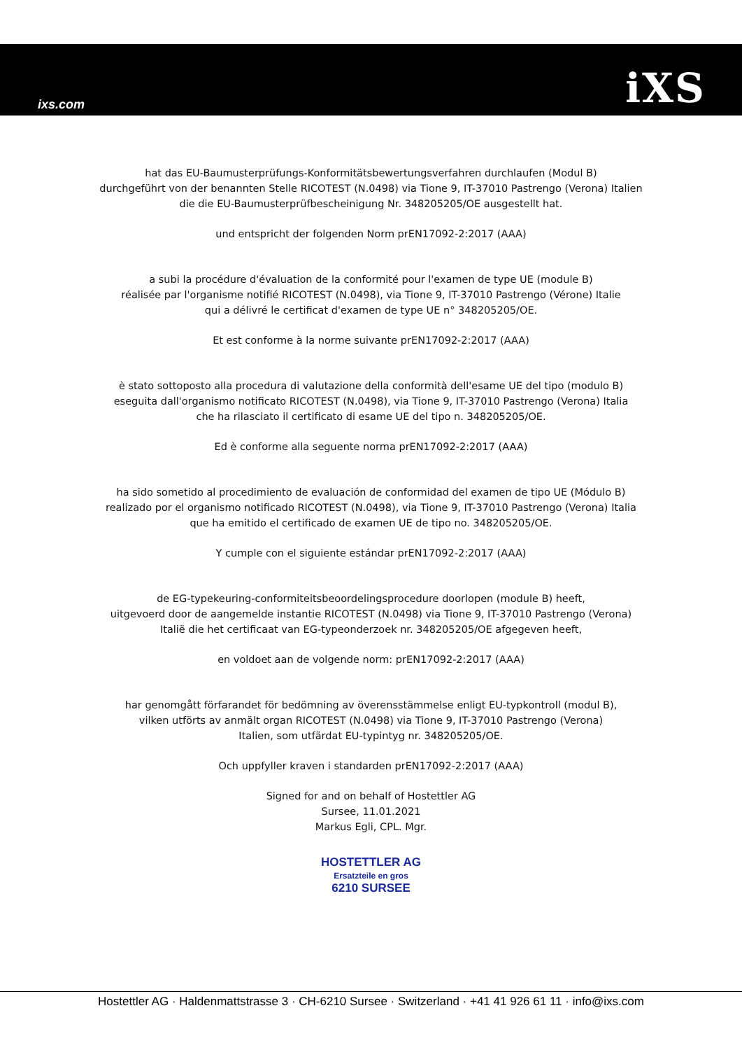ixs.com iXS
hat das EU-Baumusterprüfungs-Konformitätsbewertungsverfahren durchlaufen (Modul B)
durchgeführt von der benannten Stelle RICOTEST (N.0498) via Tione 9, IT-37010 Pastrengo (Verona) Italien
die die EU-Baumusterprüfbescheinigung Nr. 348205205/OE ausgestellt hat.
und entspricht der folgenden Norm prEN17092-2:2017 (AAA)
a subi la procédure d'évaluation de la conformité pour l'examen de type UE (module B)
réalisée par l'organisme notifié RICOTEST (N.0498), via Tione 9, IT-37010 Pastrengo (Vérone) Italie
qui a délivré le certificat d'examen de type UE n° 348205205/OE.
Et est conforme à la norme suivante prEN17092-2:2017 (AAA)
è stato sottoposto alla procedura di valutazione della conformità dell'esame UE del tipo (modulo B)
eseguita dall'organismo notificato RICOTEST (N.0498), via Tione 9, IT-37010 Pastrengo (Verona) Italia
che ha rilasciato il certificato di esame UE del tipo n. 348205205/OE.
Ed è conforme alla seguente norma prEN17092-2:2017 (AAA)
ha sido sometido al procedimiento de evaluación de conformidad del examen de tipo UE (Módulo B)
realizado por el organismo notificado RICOTEST (N.0498), via Tione 9, IT-37010 Pastrengo (Verona) Italia
que ha emitido el certificado de examen UE de tipo no. 348205205/OE.
Y cumple con el siguiente estándar prEN17092-2:2017 (AAA)
de EG-typekeuring-conformiteitsbeoordelingsprocedure doorlopen (module B) heeft,
uitgevoerd door de aangemelde instantie RICOTEST (N.0498) via Tione 9, IT-37010 Pastrengo (Verona)
Italië die het certificaat van EG-typeonderzoek nr. 348205205/OE afgegeven heeft,
en voldoet aan de volgende norm: prEN17092-2:2017 (AAA)
har genomgått förfarandet för bedömning av överensstämmelse enligt EU-typkontroll (modul B),
vilken utförts av anmält organ RICOTEST (N.0498) via Tione 9, IT-37010 Pastrengo (Verona)
Italien, som utfärdat EU-typintyg nr. 348205205/OE.
Och uppfyller kraven i standarden prEN17092-2:2017 (AAA)
Signed for and on behalf of Hostettler AG
Sursee, 11.01.2021
Markus Egli, CPL. Mgr.
HOSTETTLER AG
Ersatzteile en gros
6210 SURSEE
Hostettler AG · Haldenmattstrasse 3 · CH-6210 Sursee · Switzerland · +41 41 926 61 11 · info@ixs.com